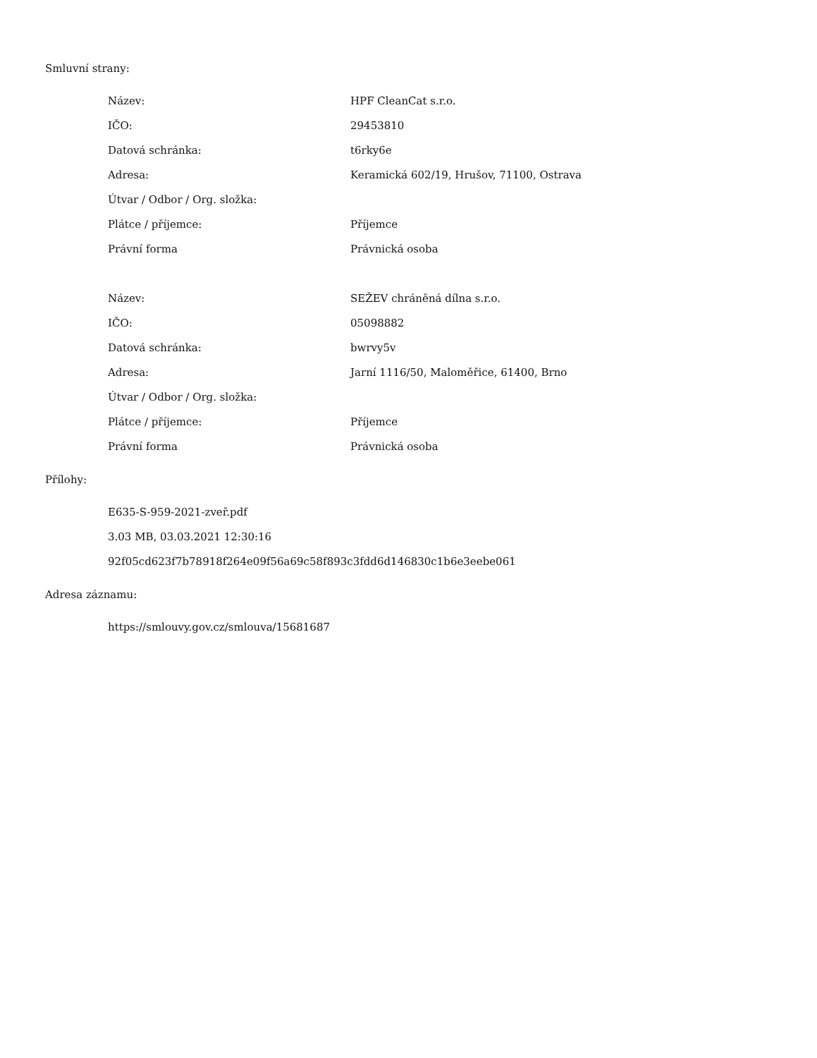Smluvní strany:
| Název: | HPF CleanCat s.r.o. |
| IČO: | 29453810 |
| Datová schránka: | t6rky6e |
| Adresa: | Keramická 602/19, Hrušov, 71100, Ostrava |
| Útvar / Odbor / Org. složka: | |
| Plátce / příjemce: | Příjemce |
| Právní forma | Právnická osoba |
| Název: | SEŽEV chráněná dílna s.r.o. |
| IČO: | 05098882 |
| Datová schránka: | bwrvy5v |
| Adresa: | Jarní 1116/50, Maloměřice, 61400, Brno |
| Útvar / Odbor / Org. složka: | |
| Plátce / příjemce: | Příjemce |
| Právní forma | Právnická osoba |
Přílohy:
E635-S-959-2021-zveř.pdf
3.03 MB, 03.03.2021 12:30:16
92f05cd623f7b78918f264e09f56a69c58f893c3fdd6d146830c1b6e3eebe061
Adresa záznamu:
https://smlouvy.gov.cz/smlouva/15681687